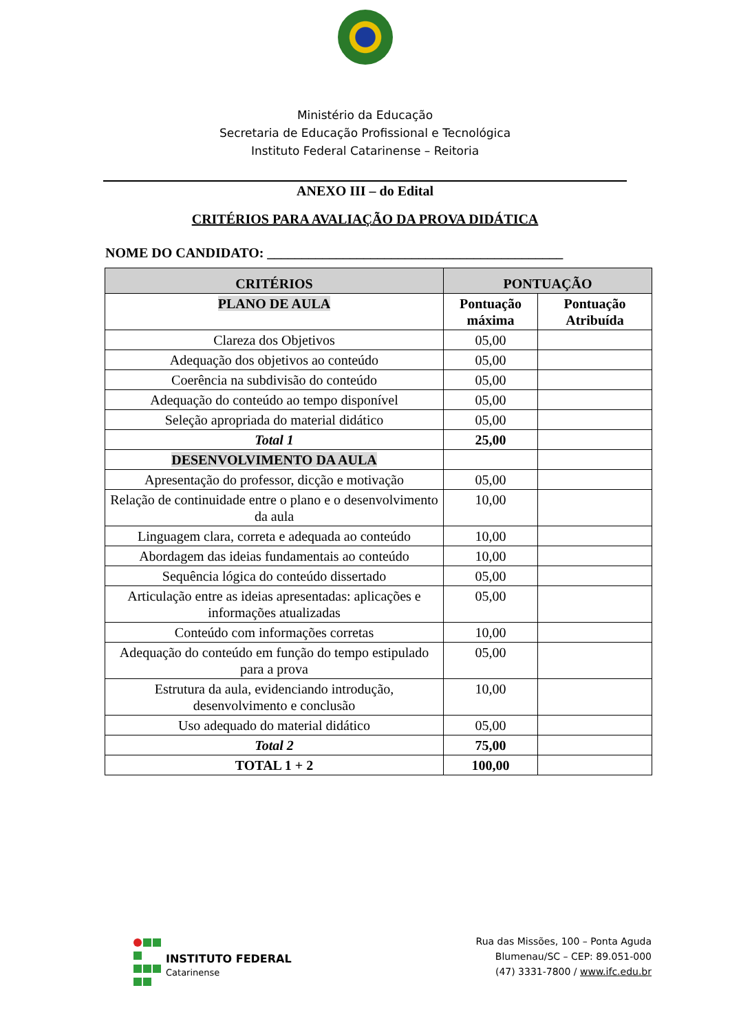Ministério da Educação
Secretaria de Educação Profissional e Tecnológica
Instituto Federal Catarinense – Reitoria
ANEXO III – do Edital
CRITÉRIOS PARA AVALIAÇÃO DA PROVA DIDÁTICA
NOME DO CANDIDATO: ___________________________________________
| CRITÉRIOS | PONTUAÇÃO | |
| --- | --- | --- |
| PLANO DE AULA | Pontuação máxima | Pontuação Atribuída |
| Clareza dos Objetivos | 05,00 | |
| Adequação dos objetivos ao conteúdo | 05,00 | |
| Coerência na subdivisão do conteúdo | 05,00 | |
| Adequação do conteúdo ao tempo disponível | 05,00 | |
| Seleção apropriada do material didático | 05,00 | |
| Total 1 | 25,00 | |
| DESENVOLVIMENTO DA AULA | | |
| Apresentação do professor, dicção e motivação | 05,00 | |
| Relação de continuidade entre o plano e o desenvolvimento da aula | 10,00 | |
| Linguagem clara, correta e adequada ao conteúdo | 10,00 | |
| Abordagem das ideias fundamentais ao conteúdo | 10,00 | |
| Sequência lógica do conteúdo dissertado | 05,00 | |
| Articulação entre as ideias apresentadas: aplicações e informações atualizadas | 05,00 | |
| Conteúdo com informações corretas | 10,00 | |
| Adequação do conteúdo em função do tempo estipulado para a prova | 05,00 | |
| Estrutura da aula, evidenciando introdução, desenvolvimento e conclusão | 10,00 | |
| Uso adequado do material didático | 05,00 | |
| Total 2 | 75,00 | |
| TOTAL 1 + 2 | 100,00 | |
INSTITUTO FEDERAL
Catarinense
Rua das Missões, 100 – Ponta Aguda
Blumenau/SC – CEP: 89.051-000
(47) 3331-7800 / www.ifc.edu.br